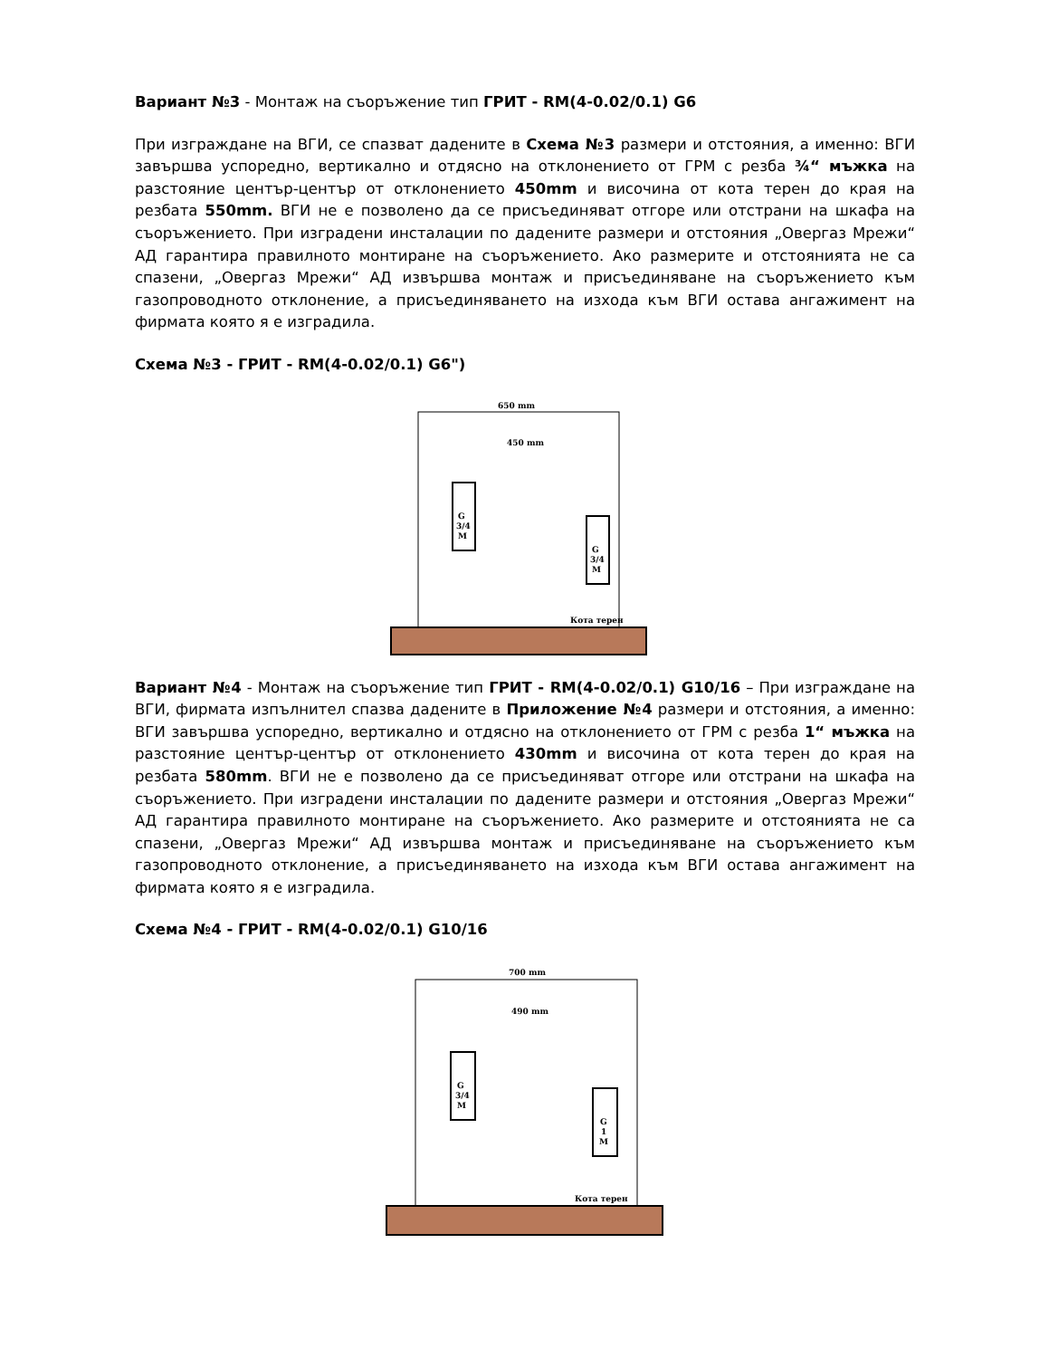Вариант №3 - Монтаж на съоръжение тип ГРИТ - RM(4-0.02/0.1) G6
При изграждане на ВГИ, се спазват дадените в Схема №3 размери и отстояния, а именно: ВГИ завършва успоредно, вертикално и отдясно на отклонението от ГРМ с резба ¾“ мъжка на разстояние център-център от отклонението 450mm и височина от кота терен до края на резбата 550mm. ВГИ не е позволено да се присъединяват отгоре или отстрани на шкафа на съоръжението. При изградени инсталации по дадените размери и отстояния „Овергаз Мрежи“ АД гарантира правилното монтиране на съоръжението. Ако размерите и отстоянията не са спазени, „Овергаз Мрежи“ АД извършва монтаж и присъединяване на съоръжението към газопроводното отклонение, а присъединяването на изхода към ВГИ остава ангажимент на фирмата която я е изградила.
Схема №3 - ГРИТ - RM(4-0.02/0.1) G6")
650 mm
450 mm
G
3/4
M
G
3/4
M
Кота терен
Вариант №4 - Монтаж на съоръжение тип ГРИТ - RM(4-0.02/0.1) G10/16 – При изграждане на ВГИ, фирмата изпълнител спазва дадените в Приложение №4 размери и отстояния, а именно: ВГИ завършва успоредно, вертикално и отдясно на отклонението от ГРМ с резба 1“ мъжка на разстояние център-център от отклонението 430mm и височина от кота терен до края на резбата 580mm. ВГИ не е позволено да се присъединяват отгоре или отстрани на шкафа на съоръжението. При изградени инсталации по дадените размери и отстояния „Овергаз Мрежи“ АД гарантира правилното монтиране на съоръжението. Ако размерите и отстоянията не са спазени, „Овергаз Мрежи“ АД извършва монтаж и присъединяване на съоръжението към газопроводното отклонение, а присъединяването на изхода към ВГИ остава ангажимент на фирмата която я е изградила.
Схема №4 - ГРИТ - RM(4-0.02/0.1) G10/16
700 mm
490 mm
G
3/4
M
G
1
M
Кота терен